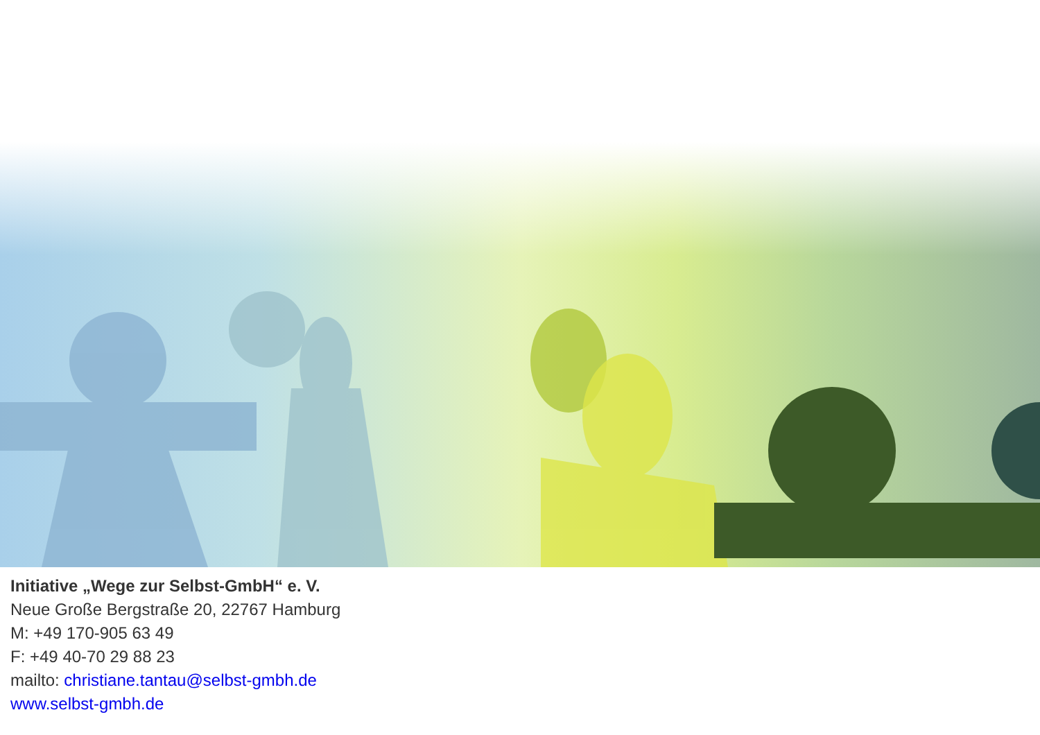Initiative „Wege zur Selbst-GmbH“ e. V.
Neue Große Bergstraße 20, 22767 Hamburg
M: +49 170-905 63 49
F: +49 40-70 29 88 23
mailto: christiane.tantau@selbst-gmbh.de
www.selbst-gmbh.de